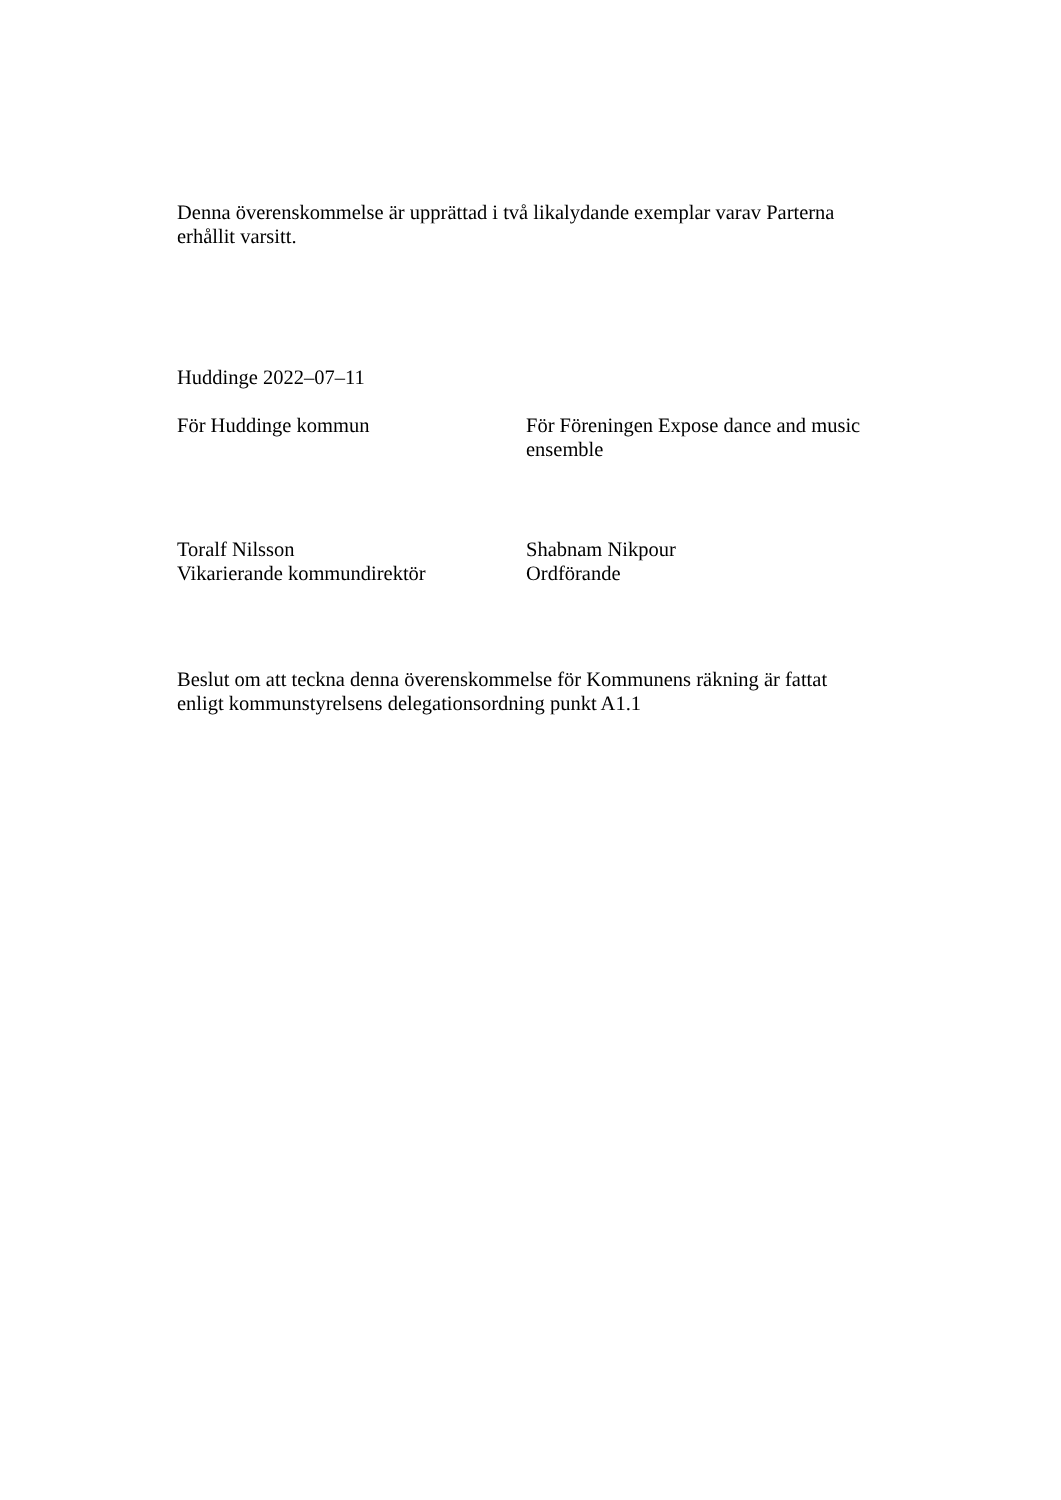Denna överenskommelse är upprättad i två likalydande exemplar varav Parterna
erhållit varsitt.
Huddinge 2022–07–11
För Huddinge kommun För Föreningen Expose dance and music ensemble
Toralf Nilsson
Vikarierande kommundirektör
Shabnam Nikpour
Ordförande
Beslut om att teckna denna överenskommelse för Kommunens räkning är fattat
enligt kommunstyrelsens delegationsordning punkt A1.1